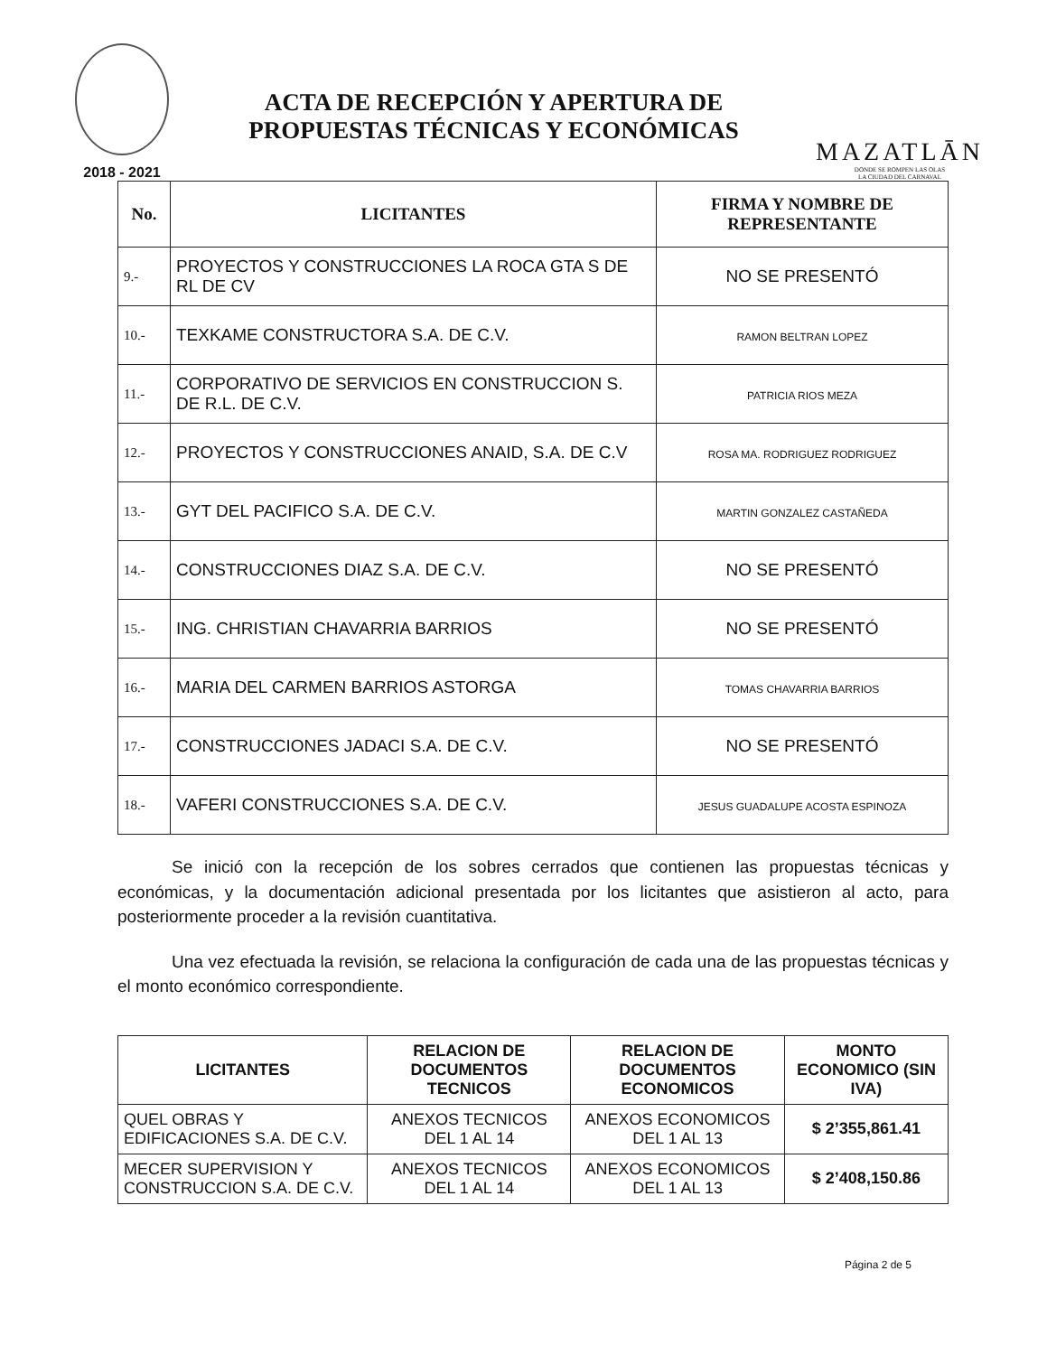2018 - 2021
ACTA DE RECEPCIÓN Y APERTURA DE
PROPUESTAS TÉCNICAS Y ECONÓMICAS
MAZATLĀN
DONDE SE ROMPEN LAS OLAS
LA CIUDAD DEL CARNAVAL
| No. | LICITANTES | FIRMA Y NOMBRE DE REPRESENTANTE |
| --- | --- | --- |
| 9.- | PROYECTOS Y CONSTRUCCIONES LA ROCA GTA S DE RL DE CV | NO SE PRESENTÓ |
| 10.- | TEXKAME CONSTRUCTORA S.A. DE C.V. | RAMON BELTRAN LOPEZ |
| 11.- | CORPORATIVO DE SERVICIOS EN CONSTRUCCION S. DE R.L. DE C.V. | PATRICIA RIOS MEZA |
| 12.- | PROYECTOS Y CONSTRUCCIONES ANAID, S.A. DE C.V | ROSA MA. RODRIGUEZ RODRIGUEZ |
| 13.- | GYT DEL PACIFICO S.A. DE C.V. | MARTIN GONZALEZ CASTAÑEDA |
| 14.- | CONSTRUCCIONES DIAZ S.A. DE C.V. | NO SE PRESENTÓ |
| 15.- | ING. CHRISTIAN CHAVARRIA BARRIOS | NO SE PRESENTÓ |
| 16.- | MARIA DEL CARMEN BARRIOS ASTORGA | TOMAS CHAVARRIA BARRIOS |
| 17.- | CONSTRUCCIONES JADACI S.A. DE C.V. | NO SE PRESENTÓ |
| 18.- | VAFERI CONSTRUCCIONES S.A. DE C.V. | JESUS GUADALUPE ACOSTA ESPINOZA |
Se inició con la recepción de los sobres cerrados que contienen las propuestas técnicas y económicas, y la documentación adicional presentada por los licitantes que asistieron al acto, para posteriormente proceder a la revisión cuantitativa.
Una vez efectuada la revisión, se relaciona la configuración de cada una de las propuestas técnicas y el monto económico correspondiente.
| LICITANTES | RELACION DE DOCUMENTOS TECNICOS | RELACION DE DOCUMENTOS ECONOMICOS | MONTO ECONOMICO (SIN IVA) |
| --- | --- | --- | --- |
| QUEL OBRAS Y EDIFICACIONES S.A. DE C.V. | ANEXOS TECNICOS DEL 1 AL 14 | ANEXOS ECONOMICOS DEL 1 AL 13 | $ 2’355,861.41 |
| MECER SUPERVISION Y CONSTRUCCION S.A. DE C.V. | ANEXOS TECNICOS DEL 1 AL 14 | ANEXOS ECONOMICOS DEL 1 AL 13 | $ 2’408,150.86 |
Página 2 de 5